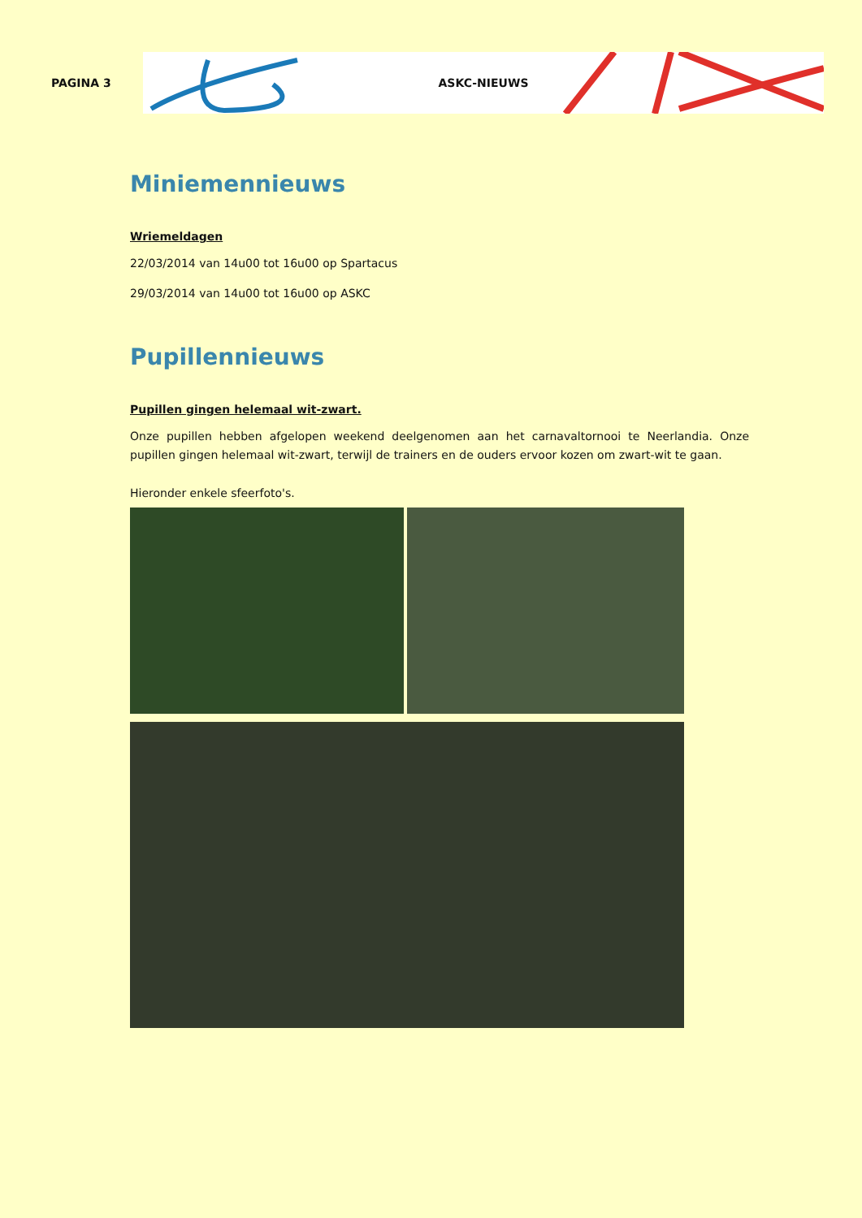PAGINA 3
ASKC-NIEUWS
Miniemennieuws
Wriemeldagen
22/03/2014 van 14u00 tot 16u00 op Spartacus
29/03/2014 van 14u00 tot 16u00 op ASKC
Pupillennieuws
Pupillen gingen helemaal wit-zwart.
Onze pupillen hebben afgelopen weekend deelgenomen aan het carnavaltornooi te Neerlandia. Onze pupillen gingen helemaal wit-zwart, terwijl de trainers en de ouders ervoor kozen om zwart-wit te gaan.
Hieronder enkele sfeerfoto's.